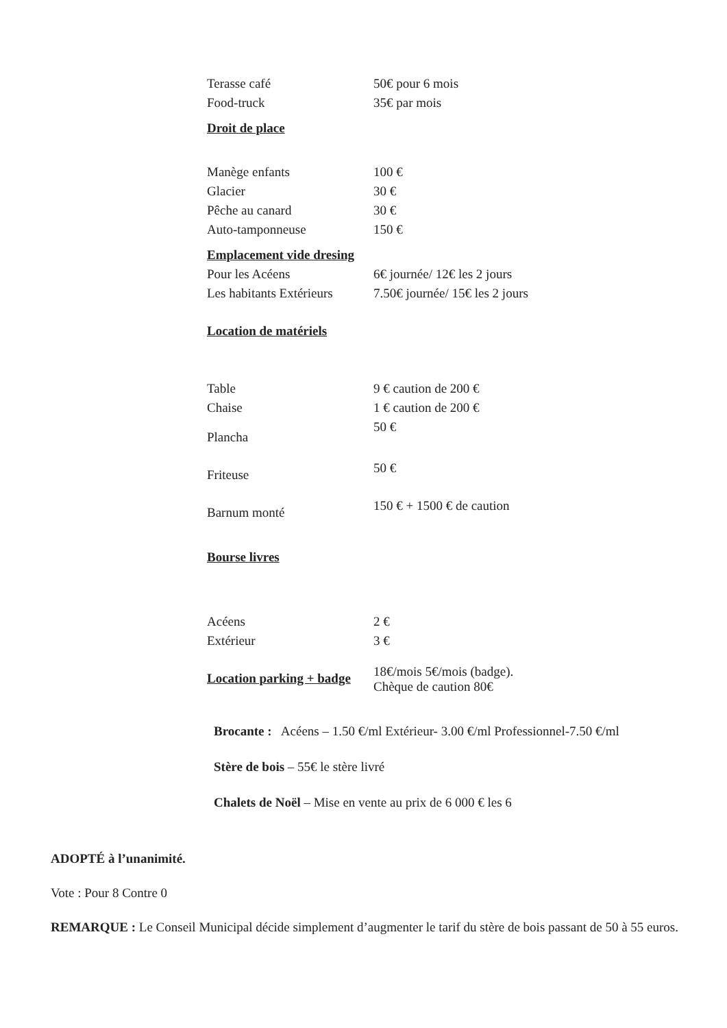| Terasse café | 50€ pour 6 mois |
| Food-truck | 35€ par mois |
| Droit de place | |
| Manège enfants | 100 € |
| Glacier | 30 € |
| Pêche au canard | 30 € |
| Auto-tamponneuse | 150 € |
| Emplacement vide dresing | |
| Pour les Acéens | 6€ journée/ 12€ les 2 jours |
| Les habitants Extérieurs | 7.50€ journée/ 15€ les 2 jours |
| Location de matériels | |
| Table | 9 € caution de 200 € |
| Chaise | 1 € caution de 200 € |
| Plancha | 50 € |
| Friteuse | 50 € |
| Barnum monté | 150 € + 1500 € de caution |
| Bourse livres | |
| Acéens | 2 € |
| Extérieur | 3 € |
| Location parking + badge | 18€/mois 5€/mois (badge). Chèque de caution 80€ |
Brocante : Acéens – 1.50 €/ml Extérieur- 3.00 €/ml Professionnel-7.50 €/ml
Stère de bois – 55€ le stère livré
Chalets de Noël – Mise en vente au prix de 6 000 € les 6
ADOPTÉ à l’unanimité.
Vote : Pour 8 Contre 0
REMARQUE : Le Conseil Municipal décide simplement d’augmenter le tarif du stère de bois passant de 50 à 55 euros.